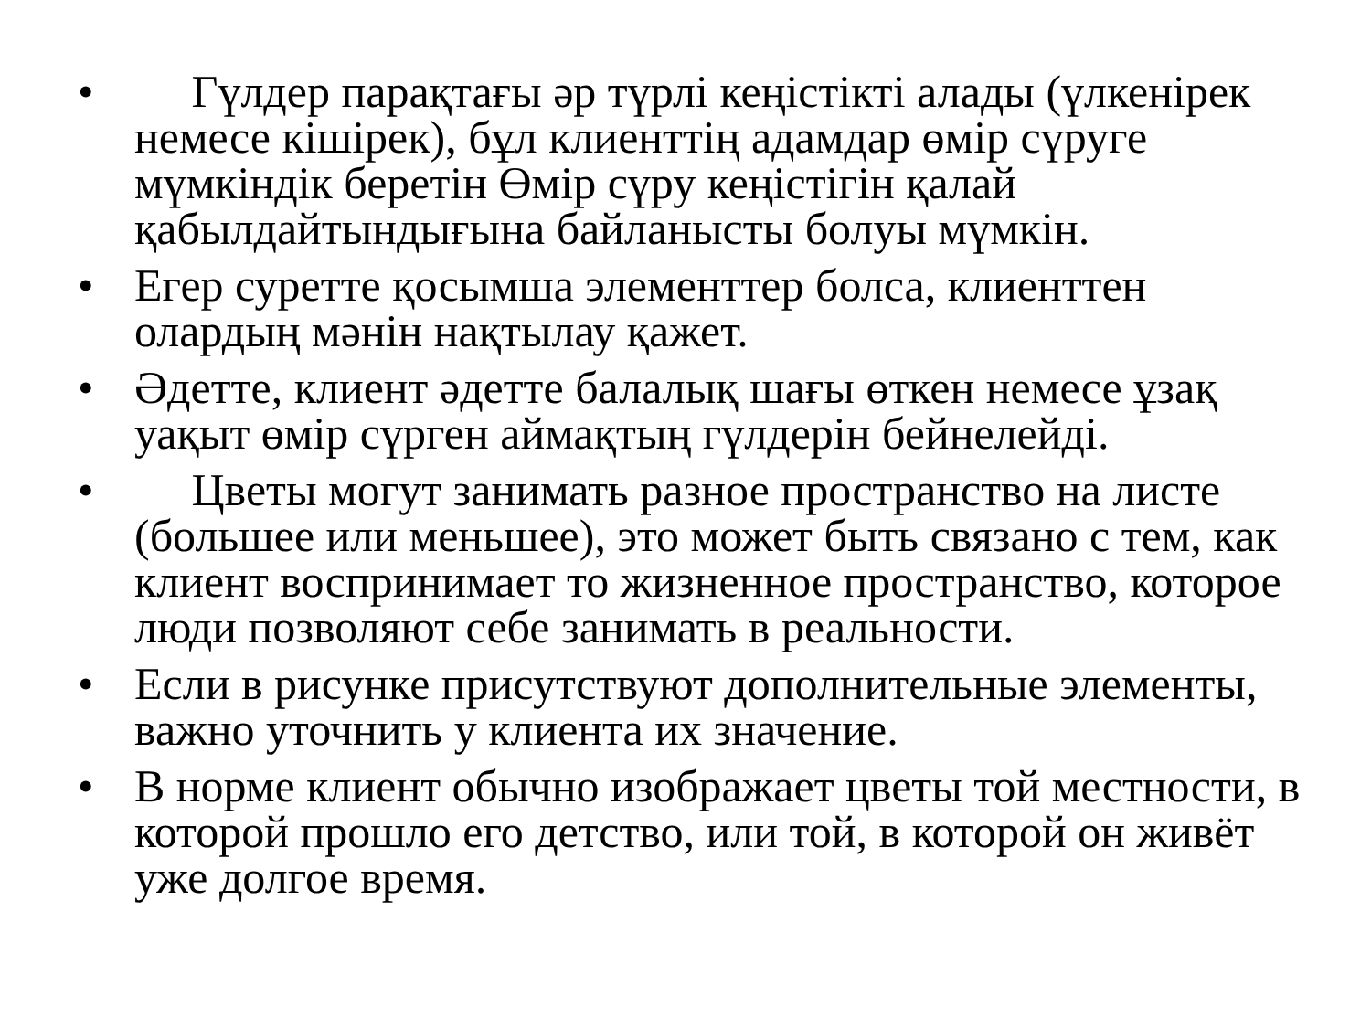• Гүлдер парақтағы әр түрлі кеңістікті алады (үлкенірек немесе кішірек), бұл клиенттің адамдар өмір сүруге мүмкіндік беретін Өмір сүру кеңістігін қалай қабылдайтындығына байланысты болуы мүмкін.
• Егер суретте қосымша элементтер болса, клиенттен олардың мәнін нақтылау қажет.
• Әдетте, клиент әдетте балалық шағы өткен немесе ұзақ уақыт өмір сүрген аймақтың гүлдерін бейнелейді.
• Цветы могут занимать разное пространство на листе (большее или меньшее), это может быть связано с тем, как клиент воспринимает то жизненное пространство, которое люди позволяют себе занимать в реальности.
• Если в рисунке присутствуют дополнительные элементы, важно уточнить у клиента их значение.
• В норме клиент обычно изображает цветы той местности, в которой прошло его детство, или той, в которой он живёт уже долгое время.